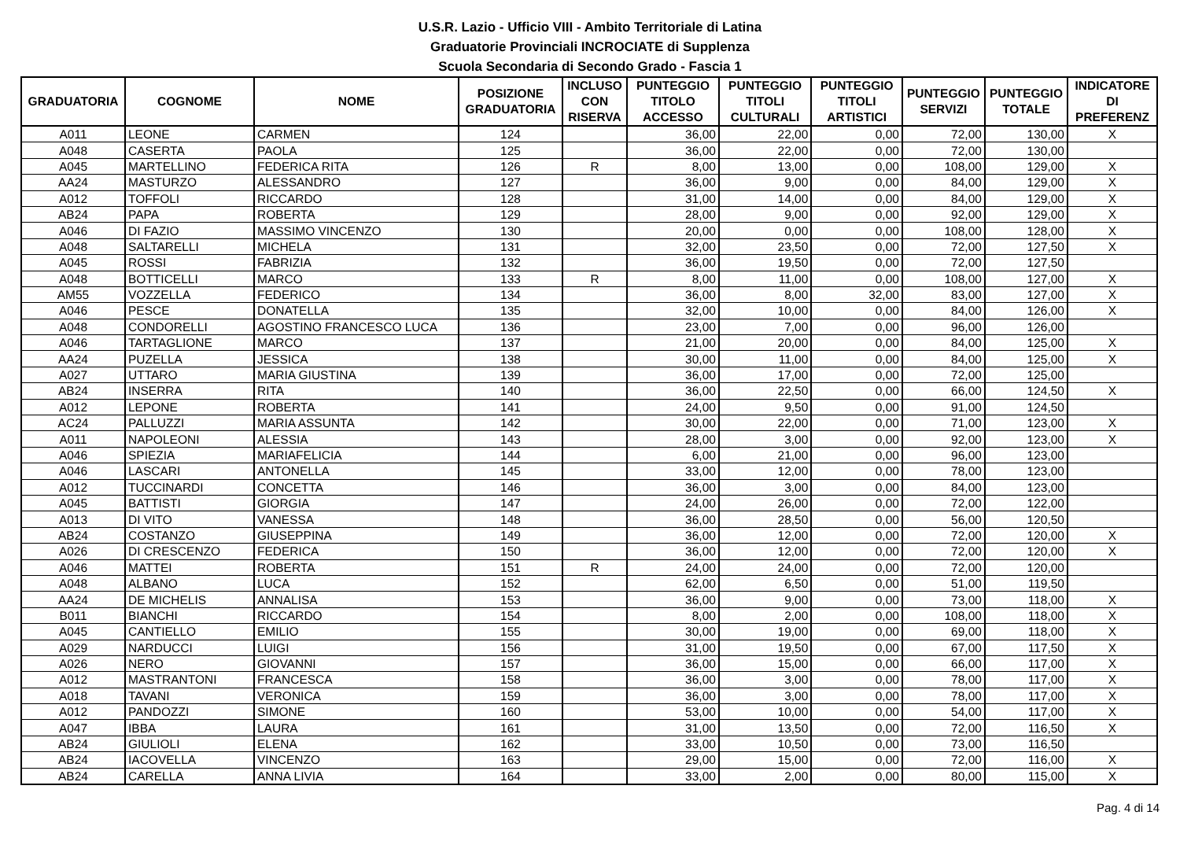U.S.R. Lazio - Ufficio VIII - Ambito Territoriale di Latina
Graduatorie Provinciali INCROCIATE di Supplenza
Scuola Secondaria di Secondo Grado - Fascia 1
| GRADUATORIA | COGNOME | NOME | POSIZIONE GRADUATORIA | INCLUSO CON RISERVA | PUNTEGGIO TITOLO ACCESSO | PUNTEGGIO TITOLI CULTURALI | PUNTEGGIO TITOLI ARTISTICI | PUNTEGGIO SERVIZI | PUNTEGGIO TOTALE | INDICATORE DI PREFERENZ |
| --- | --- | --- | --- | --- | --- | --- | --- | --- | --- | --- |
| A011 | LEONE | CARMEN | 124 | | 36,00 | 22,00 | 0,00 | 72,00 | 130,00 | X |
| A048 | CASERTA | PAOLA | 125 | | 36,00 | 22,00 | 0,00 | 72,00 | 130,00 | |
| A045 | MARTELLINO | FEDERICA RITA | 126 | R | 8,00 | 13,00 | 0,00 | 108,00 | 129,00 | X |
| AA24 | MASTURZO | ALESSANDRO | 127 | | 36,00 | 9,00 | 0,00 | 84,00 | 129,00 | X |
| A012 | TOFFOLI | RICCARDO | 128 | | 31,00 | 14,00 | 0,00 | 84,00 | 129,00 | X |
| AB24 | PAPA | ROBERTA | 129 | | 28,00 | 9,00 | 0,00 | 92,00 | 129,00 | X |
| A046 | DI FAZIO | MASSIMO VINCENZO | 130 | | 20,00 | 0,00 | 0,00 | 108,00 | 128,00 | X |
| A048 | SALTARELLI | MICHELA | 131 | | 32,00 | 23,50 | 0,00 | 72,00 | 127,50 | X |
| A045 | ROSSI | FABRIZIA | 132 | | 36,00 | 19,50 | 0,00 | 72,00 | 127,50 | |
| A048 | BOTTICELLI | MARCO | 133 | R | 8,00 | 11,00 | 0,00 | 108,00 | 127,00 | X |
| AM55 | VOZZELLA | FEDERICO | 134 | | 36,00 | 8,00 | 32,00 | 83,00 | 127,00 | X |
| A046 | PESCE | DONATELLA | 135 | | 32,00 | 10,00 | 0,00 | 84,00 | 126,00 | X |
| A048 | CONDORELLI | AGOSTINO FRANCESCO LUCA | 136 | | 23,00 | 7,00 | 0,00 | 96,00 | 126,00 | |
| A046 | TARTAGLIONE | MARCO | 137 | | 21,00 | 20,00 | 0,00 | 84,00 | 125,00 | X |
| AA24 | PUZELLA | JESSICA | 138 | | 30,00 | 11,00 | 0,00 | 84,00 | 125,00 | X |
| A027 | UTTARO | MARIA GIUSTINA | 139 | | 36,00 | 17,00 | 0,00 | 72,00 | 125,00 | |
| AB24 | INSERRA | RITA | 140 | | 36,00 | 22,50 | 0,00 | 66,00 | 124,50 | X |
| A012 | LEPONE | ROBERTA | 141 | | 24,00 | 9,50 | 0,00 | 91,00 | 124,50 | |
| AC24 | PALLUZZI | MARIA ASSUNTA | 142 | | 30,00 | 22,00 | 0,00 | 71,00 | 123,00 | X |
| A011 | NAPOLEONI | ALESSIA | 143 | | 28,00 | 3,00 | 0,00 | 92,00 | 123,00 | X |
| A046 | SPIEZIA | MARIAFELICIA | 144 | | 6,00 | 21,00 | 0,00 | 96,00 | 123,00 | |
| A046 | LASCARI | ANTONELLA | 145 | | 33,00 | 12,00 | 0,00 | 78,00 | 123,00 | |
| A012 | TUCCINARDI | CONCETTA | 146 | | 36,00 | 3,00 | 0,00 | 84,00 | 123,00 | |
| A045 | BATTISTI | GIORGIA | 147 | | 24,00 | 26,00 | 0,00 | 72,00 | 122,00 | |
| A013 | DI VITO | VANESSA | 148 | | 36,00 | 28,50 | 0,00 | 56,00 | 120,50 | |
| AB24 | COSTANZO | GIUSEPPINA | 149 | | 36,00 | 12,00 | 0,00 | 72,00 | 120,00 | X |
| A026 | DI CRESCENZO | FEDERICA | 150 | | 36,00 | 12,00 | 0,00 | 72,00 | 120,00 | X |
| A046 | MATTEI | ROBERTA | 151 | R | 24,00 | 24,00 | 0,00 | 72,00 | 120,00 | |
| A048 | ALBANO | LUCA | 152 | | 62,00 | 6,50 | 0,00 | 51,00 | 119,50 | |
| AA24 | DE MICHELIS | ANNALISA | 153 | | 36,00 | 9,00 | 0,00 | 73,00 | 118,00 | X |
| B011 | BIANCHI | RICCARDO | 154 | | 8,00 | 2,00 | 0,00 | 108,00 | 118,00 | X |
| A045 | CANTIELLO | EMILIO | 155 | | 30,00 | 19,00 | 0,00 | 69,00 | 118,00 | X |
| A029 | NARDUCCI | LUIGI | 156 | | 31,00 | 19,50 | 0,00 | 67,00 | 117,50 | X |
| A026 | NERO | GIOVANNI | 157 | | 36,00 | 15,00 | 0,00 | 66,00 | 117,00 | X |
| A012 | MASTRANTONI | FRANCESCA | 158 | | 36,00 | 3,00 | 0,00 | 78,00 | 117,00 | X |
| A018 | TAVANI | VERONICA | 159 | | 36,00 | 3,00 | 0,00 | 78,00 | 117,00 | X |
| A012 | PANDOZZI | SIMONE | 160 | | 53,00 | 10,00 | 0,00 | 54,00 | 117,00 | X |
| A047 | IBBA | LAURA | 161 | | 31,00 | 13,50 | 0,00 | 72,00 | 116,50 | X |
| AB24 | GIULIOLI | ELENA | 162 | | 33,00 | 10,50 | 0,00 | 73,00 | 116,50 | |
| AB24 | IACOVELLA | VINCENZO | 163 | | 29,00 | 15,00 | 0,00 | 72,00 | 116,00 | X |
| AB24 | CARELLA | ANNA LIVIA | 164 | | 33,00 | 2,00 | 0,00 | 80,00 | 115,00 | X |
Pag. 4 di 14